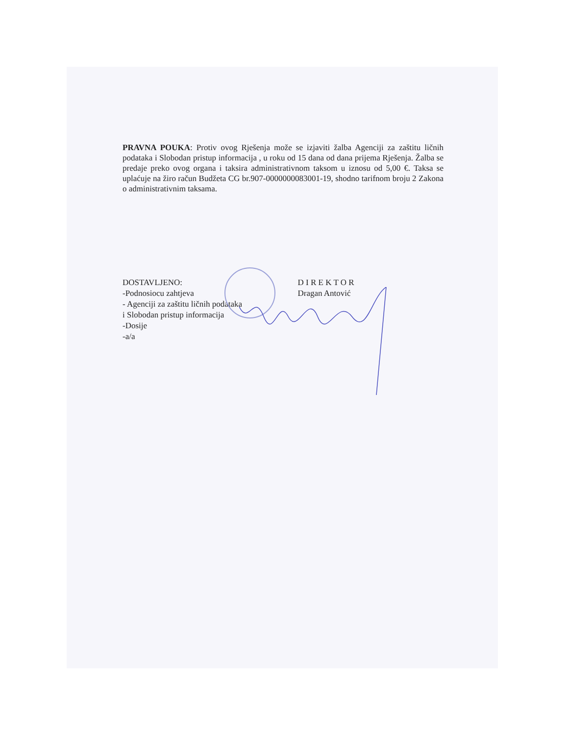PRAVNA POUKA: Protiv ovog Rješenja može se izjaviti žalba Agenciji za zaštitu ličnih podataka i Slobodan pristup informacija , u roku od 15 dana od dana prijema Rješenja. Žalba se predaje preko ovog organa i taksira administrativnom taksom u iznosu od 5,00 €. Taksa se uplaćuje na žiro račun Budžeta CG br.907-0000000083001-19, shodno tarifnom broju 2 Zakona o administrativnim taksama.
DOSTAVLJENO:
-Podnosiocu zahtjeva
- Agenciji za zaštitu ličnih podataka
i Slobodan pristup informacija
-Dosije
-a/a
D I R E K T O R
Dragan Antović